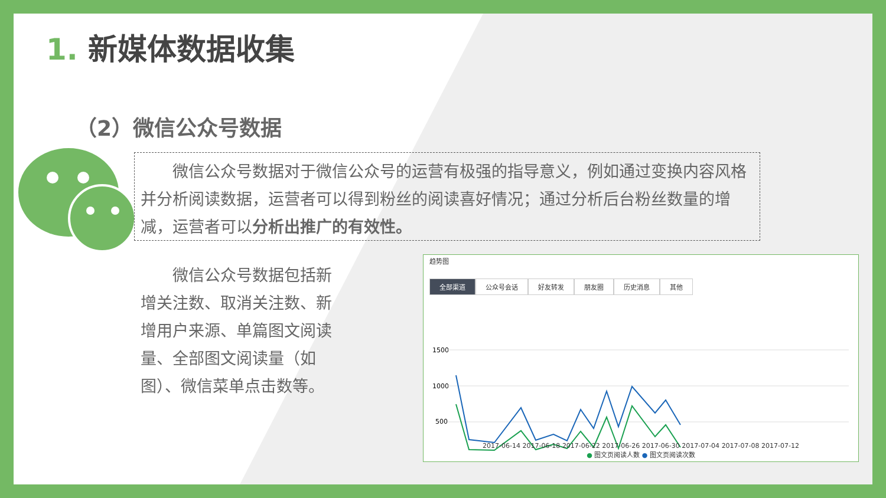1. 新媒体数据收集
（2）微信公众号数据
微信公众号数据对于微信公众号的运营有极强的指导意义，例如通过变换内容风格并分析阅读数据，运营者可以得到粉丝的阅读喜好情况；通过分析后台粉丝数量的增减，运营者可以分析出推广的有效性。
微信公众号数据包括新增关注数、取消关注数、新增用户来源、单篇图文阅读量、全部图文阅读量（如图）、微信菜单点击数等。
趋势图
全部渠道 公众号会话 好友转发 朋友圈 历史消息 其他
1500
1000
500
2017-06-14 2017-06-18 2017-06-22 2017-06-26 2017-06-30 2017-07-04 2017-07-08 2017-07-12
● 图文页阅读人数 ● 图文页阅读次数